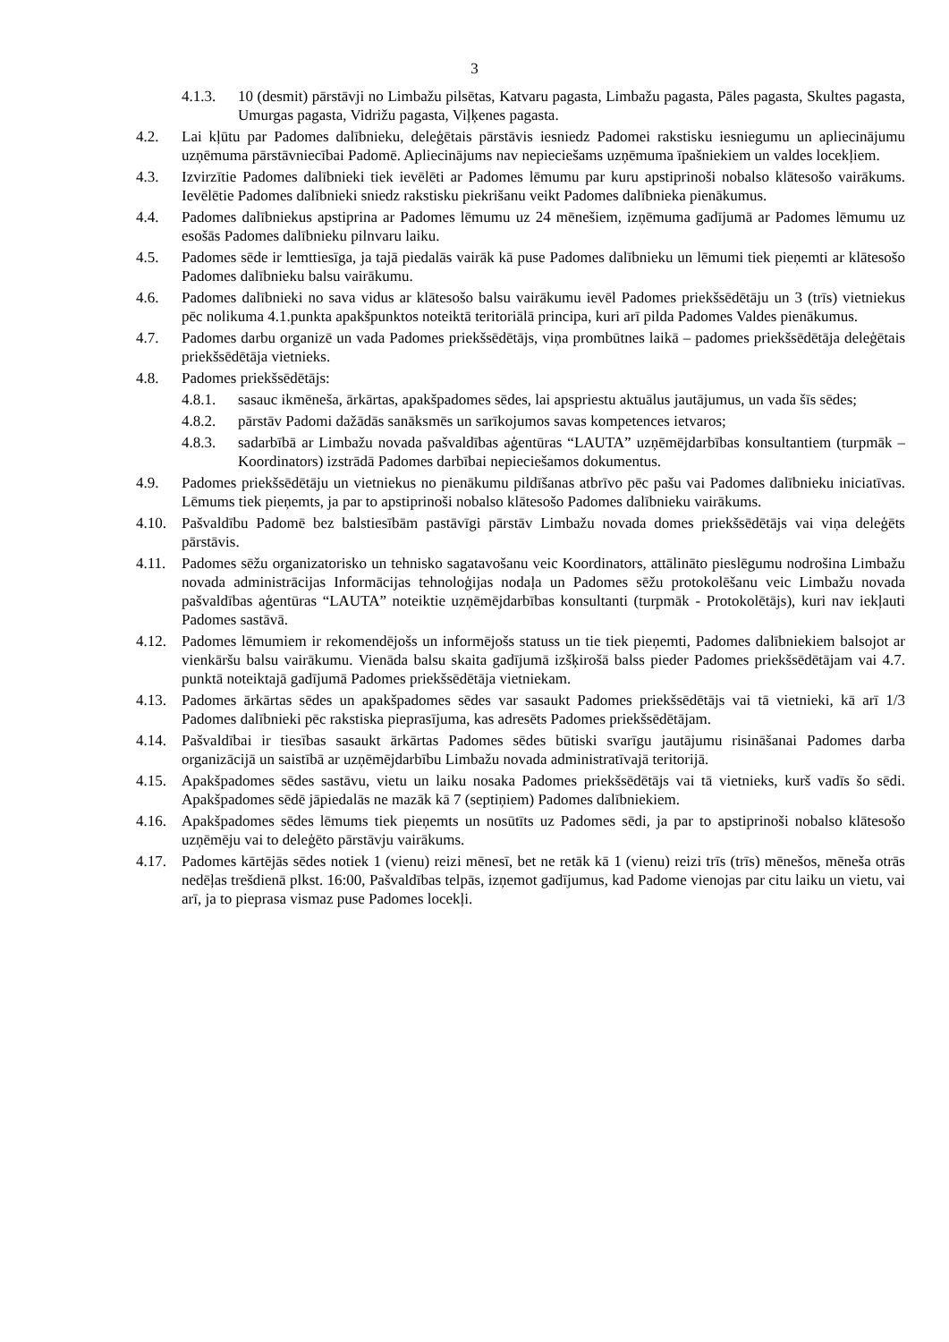3
4.1.3. 10 (desmit) pārstāvji no Limbažu pilsētas, Katvaru pagasta, Limbažu pagasta, Pāles pagasta, Skultes pagasta, Umurgas pagasta, Vidrižu pagasta, Viļķenes pagasta.
4.2. Lai kļūtu par Padomes dalībnieku, deleģētais pārstāvis iesniedz Padomei rakstisku iesniegumu un apliecinājumu uzņēmuma pārstāvniecībai Padomē. Apliecinājums nav nepieciešams uzņēmuma īpašniekiem un valdes locekļiem.
4.3. Izvirzītie Padomes dalībnieki tiek ievēlēti ar Padomes lēmumu par kuru apstiprinoši nobalso klātesošo vairākums. Ievēlētie Padomes dalībnieki sniedz rakstisku piekrišanu veikt Padomes dalībnieka pienākumus.
4.4. Padomes dalībniekus apstiprina ar Padomes lēmumu uz 24 mēnešiem, izņēmuma gadījumā ar Padomes lēmumu uz esošās Padomes dalībnieku pilnvaru laiku.
4.5. Padomes sēde ir lemttiesīga, ja tajā piedalās vairāk kā puse Padomes dalībnieku un lēmumi tiek pieņemti ar klātesošo Padomes dalībnieku balsu vairākumu.
4.6. Padomes dalībnieki no sava vidus ar klātesošo balsu vairākumu ievēl Padomes priekšsēdētāju un 3 (trīs) vietniekus pēc nolikuma 4.1.punkta apakšpunktos noteiktā teritoriālā principa, kuri arī pilda Padomes Valdes pienākumus.
4.7. Padomes darbu organizē un vada Padomes priekšsēdētājs, viņa prombūtnes laikā – padomes priekšsēdētāja deleģētais priekšsēdētāja vietnieks.
4.8. Padomes priekšsēdētājs:
4.8.1. sasauc ikmēneša, ārkārtas, apakšpadomes sēdes, lai apspriestu aktuālus jautājumus, un vada šīs sēdes;
4.8.2. pārstāv Padomi dažādās sanāksmēs un sarīkojumos savas kompetences ietvaros;
4.8.3. sadarbībā ar Limbažu novada pašvaldības aģentūras “LAUTA” uzņēmējdarbības konsultantiem (turpmāk – Koordinators) izstrādā Padomes darbībai nepieciešamos dokumentus.
4.9. Padomes priekšsēdētāju un vietniekus no pienākumu pildīšanas atbrīvo pēc pašu vai Padomes dalībnieku iniciatīvas. Lēmums tiek pieņemts, ja par to apstiprinoši nobalso klātesošo Padomes dalībnieku vairākums.
4.10. Pašvaldību Padomē bez balstiesībām pastāvīgi pārstāv Limbažu novada domes priekšsēdētājs vai viņa deleģēts pārstāvis.
4.11. Padomes sēžu organizatorisko un tehnisko sagatavošanu veic Koordinators, attālināto pieslēgumu nodrošina Limbažu novada administrācijas Informācijas tehnoloģijas nodaļa un Padomes sēžu protokolēšanu veic Limbažu novada pašvaldības aģentūras “LAUTA” noteiktie uzņēmējdarbības konsultanti (turpmāk - Protokolētājs), kuri nav iekļauti Padomes sastāvā.
4.12. Padomes lēmumiem ir rekomendējošs un informējošs statuss un tie tiek pieņemti, Padomes dalībniekiem balsojot ar vienkāršu balsu vairākumu. Vienāda balsu skaita gadījumā izšķirošā balss pieder Padomes priekšsēdētājam vai 4.7. punktā noteiktajā gadījumā Padomes priekšsēdētāja vietniekam.
4.13. Padomes ārkārtas sēdes un apakšpadomes sēdes var sasaukt Padomes priekšsēdētājs vai tā vietnieki, kā arī 1/3 Padomes dalībnieki pēc rakstiska pieprasījuma, kas adresēts Padomes priekšsēdētājam.
4.14. Pašvaldībai ir tiesības sasaukt ārkārtas Padomes sēdes būtiski svarīgu jautājumu risināšanai Padomes darba organizācijā un saistībā ar uzņēmējdarbību Limbažu novada administratīvajā teritorijā.
4.15. Apakšpadomes sēdes sastāvu, vietu un laiku nosaka Padomes priekšsēdētājs vai tā vietnieks, kurš vadīs šo sēdi. Apakšpadomes sēdē jāpiedalās ne mazāk kā 7 (septiņiem) Padomes dalībniekiem.
4.16. Apakšpadomes sēdes lēmums tiek pieņemts un nosūtīts uz Padomes sēdi, ja par to apstiprinoši nobalso klātesošo uzņēmēju vai to deleģēto pārstāvju vairākums.
4.17. Padomes kārtējās sēdes notiek 1 (vienu) reizi mēnesī, bet ne retāk kā 1 (vienu) reizi trīs (trīs) mēnešos, mēneša otrās nedēļas trešdienā plkst. 16:00, Pašvaldības telpās, izņemot gadījumus, kad Padome vienojas par citu laiku un vietu, vai arī, ja to pieprasa vismaz puse Padomes locekļi.